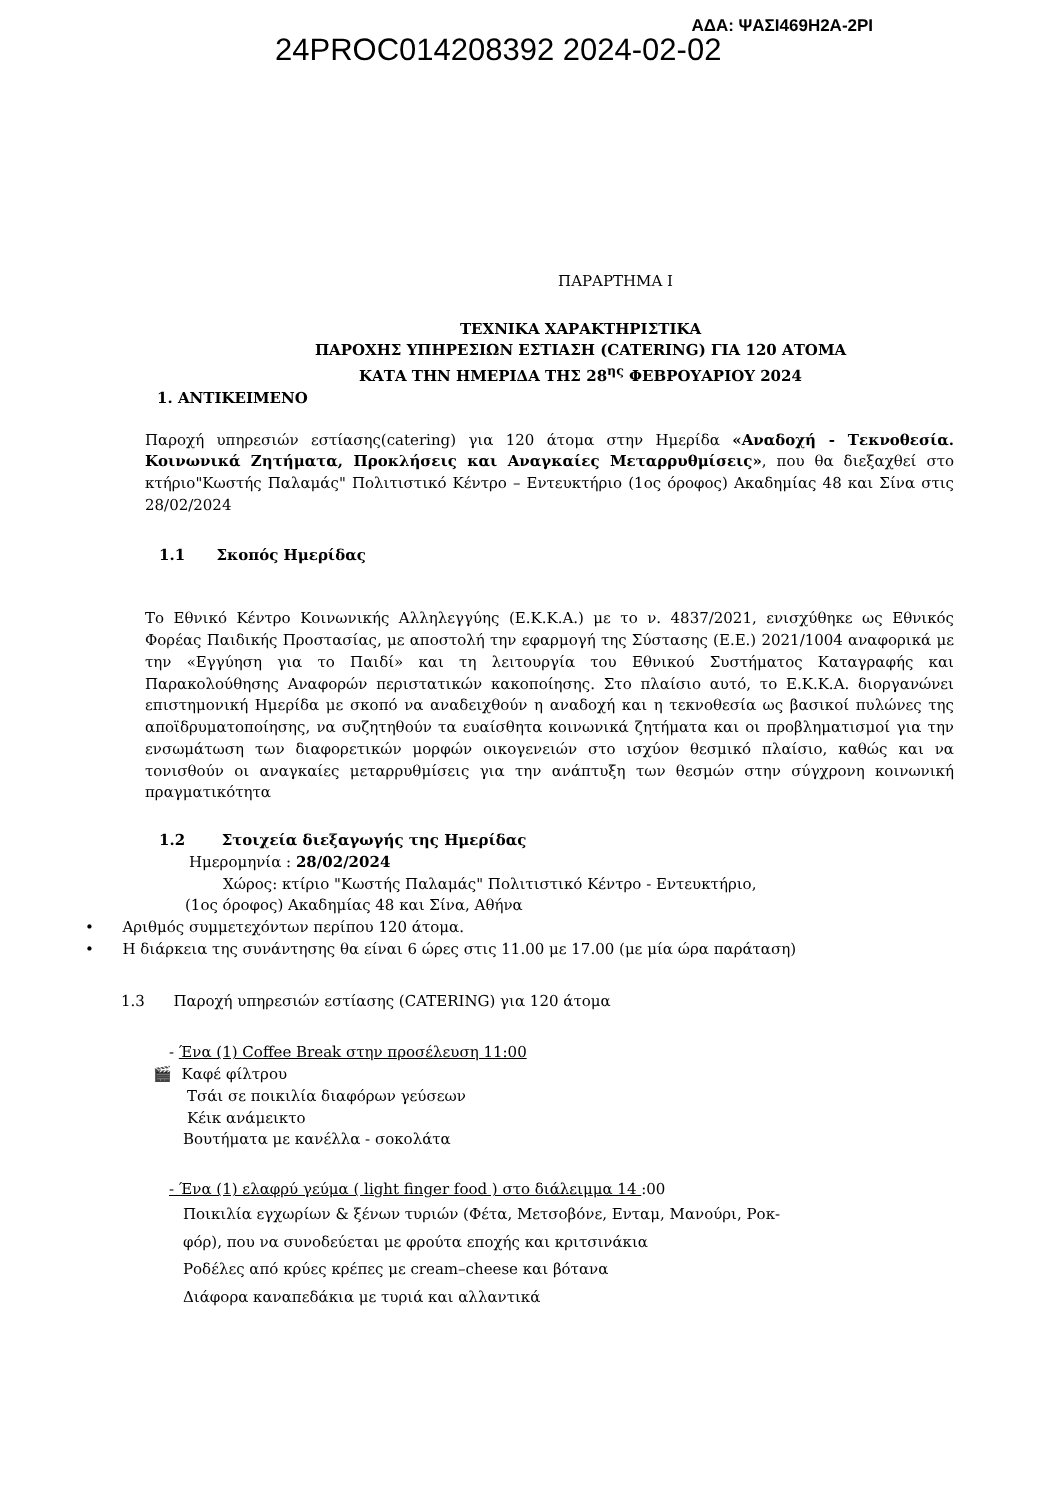24PROC014208392 2024-02-02
ΑΔΑ: ΨΑΣΙ469Η2Α-2ΡΙ
ΠΑΡΑΡΤΗΜΑ Ι
ΤΕΧΝΙΚΑ ΧΑΡΑΚΤΗΡΙΣΤΙΚΑ
ΠΑΡΟΧΗΣ ΥΠΗΡΕΣΙΩΝ ΕΣΤΙΑΣΗ (CATERING) ΓΙΑ 120 ΑΤΟΜΑ
ΚΑΤΑ ΤΗΝ ΗΜΕΡΙΔΑ ΤΗΣ 28<sup>ης</sup> ΦΕΒΡΟΥΑΡΙΟΥ 2024
1. ΑΝΤΙΚΕΙΜΕΝΟ
Παροχή υπηρεσιών εστίασης(catering) για 120 άτομα στην Ημερίδα «Αναδοχή - Τεκνοθεσία. Κοινωνικά Ζητήματα, Προκλήσεις και Αναγκαίες Μεταρρυθμίσεις», που θα διεξαχθεί στο κτήριο"Κωστής Παλαμάς" Πολιτιστικό Κέντρο – Εντευκτήριο (1ος όροφος) Ακαδημίας 48 και Σίνα στις 28/02/2024
1.1 Σκοπός Ημερίδας
Το Εθνικό Κέντρο Κοινωνικής Αλληλεγγύης (Ε.Κ.Κ.Α.) με το ν. 4837/2021, ενισχύθηκε ως Εθνικός Φορέας Παιδικής Προστασίας, με αποστολή την εφαρμογή της Σύστασης (Ε.Ε.) 2021/1004 αναφορικά με την «Εγγύηση για το Παιδί» και τη λειτουργία του Εθνικού Συστήματος Καταγραφής και Παρακολούθησης Αναφορών περιστατικών κακοποίησης. Στο πλαίσιο αυτό, το Ε.Κ.Κ.Α. διοργανώνει επιστημονική Ημερίδα με σκοπό να αναδειχθούν η αναδοχή και η τεκνοθεσία ως βασικοί πυλώνες της αποϊδρυματοποίησης, να συζητηθούν τα ευαίσθητα κοινωνικά ζητήματα και οι προβληματισμοί για την ενσωμάτωση των διαφορετικών μορφών οικογενειών στο ισχύον θεσμικό πλαίσιο, καθώς και να τονισθούν οι αναγκαίες μεταρρυθμίσεις για την ανάπτυξη των θεσμών στην σύγχρονη κοινωνική πραγματικότητα
1.2 Στοιχεία διεξαγωγής της Ημερίδας
Ημερομηνία : 28/02/2024
Χώρος: κτίριο "Κωστής Παλαμάς" Πολιτιστικό Κέντρο - Εντευκτήριο,
(1ος όροφος) Ακαδημίας 48 και Σίνα, Αθήνα
• Αριθμός συμμετεχόντων περίπου 120 άτομα.
• Η διάρκεια της συνάντησης θα είναι 6 ώρες στις 11.00 με 17.00 (με μία ώρα παράταση)
1.3 Παροχή υπηρεσιών εστίασης (CATERING) για 120 άτομα
- Ένα (1) Coffee Break στην προσέλευση 11:00
🎬 Καφέ φίλτρου
Τσάι σε ποικιλία διαφόρων γεύσεων
Κέικ ανάμεικτο
Βουτήματα με κανέλλα - σοκολάτα
- Ένα (1) ελαφρύ γεύμα ( light finger food ) στο διάλειμμα 14 :00
Ποικιλία εγχωρίων & ξένων τυριών (Φέτα, Μετσοβόνε, Ενταμ, Μανούρι, Ροκ-
φόρ), που να συνοδεύεται με φρούτα εποχής και κριτσινάκια
Ροδέλες από κρύες κρέπες με cream–cheese και βότανα
Διάφορα καναπεδάκια με τυριά και αλλαντικά